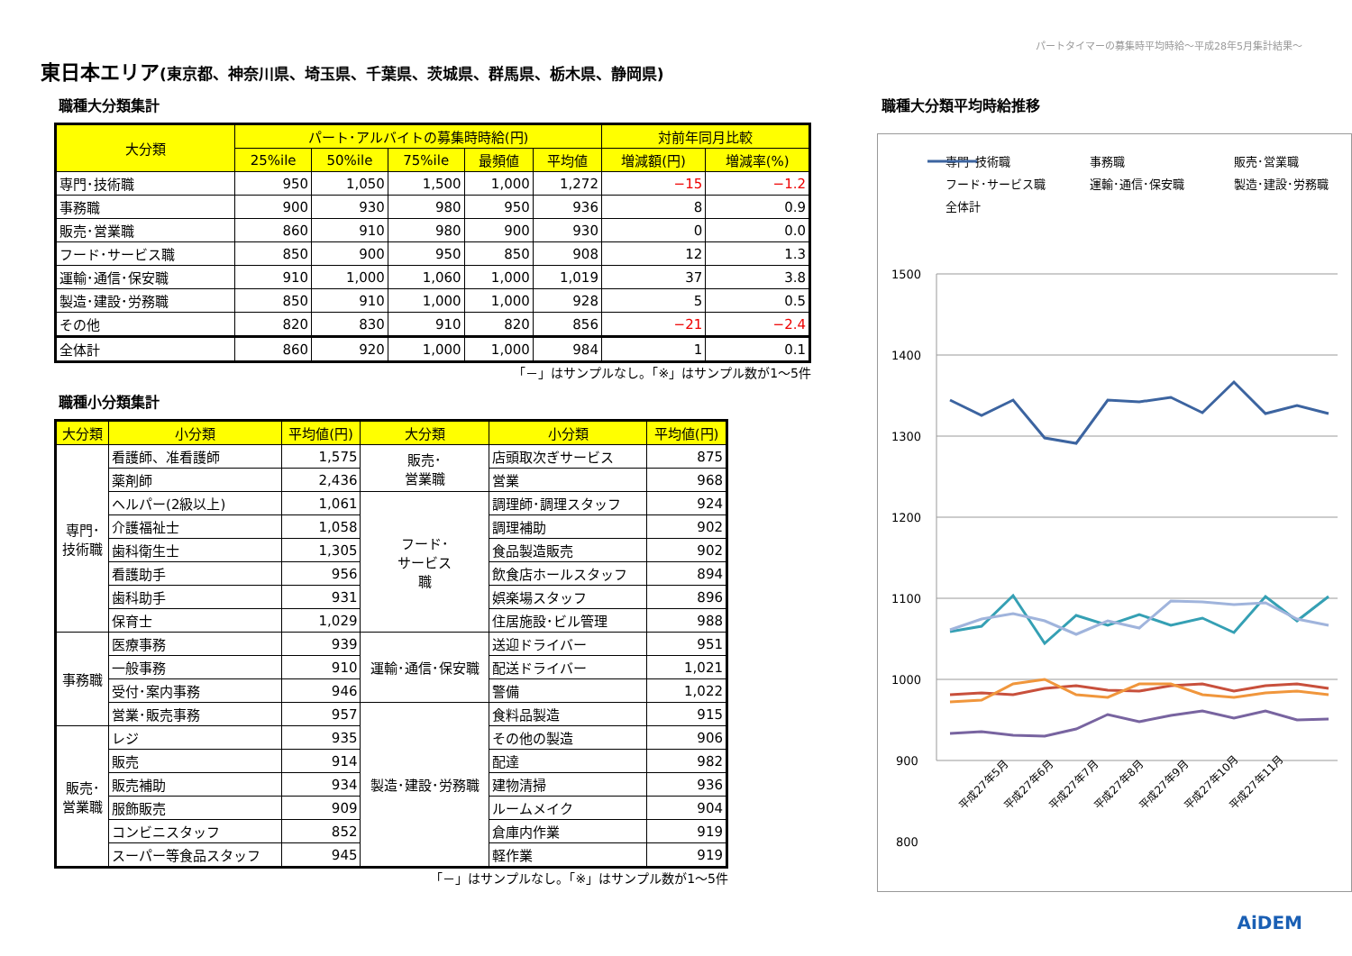パートタイマーの募集時平均時給～平成28年5月集計結果～
東日本エリア(東京都、神奈川県、埼玉県、千葉県、茨城県、群馬県、栃木県、静岡県)
職種大分類集計
| 大分類 | パート･アルバイトの募集時時給(円) | | | | | 対前年同月比較 | |
| --- | --- | --- | --- | --- | --- | --- | --- |
| | 25%ile | 50%ile | 75%ile | 最頻値 | 平均値 | 増減額(円) | 増減率(%) |
| 専門･技術職 | 950 | 1,050 | 1,500 | 1,000 | 1,272 | −15 | −1.2 |
| 事務職 | 900 | 930 | 980 | 950 | 936 | 8 | 0.9 |
| 販売･営業職 | 860 | 910 | 980 | 900 | 930 | 0 | 0.0 |
| フード･サービス職 | 850 | 900 | 950 | 850 | 908 | 12 | 1.3 |
| 運輸･通信･保安職 | 910 | 1,000 | 1,060 | 1,000 | 1,019 | 37 | 3.8 |
| 製造･建設･労務職 | 850 | 910 | 1,000 | 1,000 | 928 | 5 | 0.5 |
| その他 | 820 | 830 | 910 | 820 | 856 | −21 | −2.4 |
| 全体計 | 860 | 920 | 1,000 | 1,000 | 984 | 1 | 0.1 |
「－」はサンプルなし。「※」はサンプル数が1～5件
職種小分類集計
| 大分類 | 小分類 | 平均値(円) | 大分類 | 小分類 | 平均値(円) |
| --- | --- | --- | --- | --- | --- |
| 専門･ 技術職 | 看護師、准看護師 | 1,575 | 販売･ 営業職 | 店頭取次ぎサービス | 875 |
| | 薬剤師 | 2,436 | | 営業 | 968 |
| | ヘルパー(2級以上) | 1,061 | フード･ サービス 職 | 調理師･調理スタッフ | 924 |
| | 介護福祉士 | 1,058 | | 調理補助 | 902 |
| | 歯科衛生士 | 1,305 | | 食品製造販売 | 902 |
| | 看護助手 | 956 | | 飲食店ホールスタッフ | 894 |
| | 歯科助手 | 931 | | 娯楽場スタッフ | 896 |
| | 保育士 | 1,029 | | 住居施設･ビル管理 | 988 |
| 事務職 | 医療事務 | 939 | 運輸･通信･保安職 | 送迎ドライバー | 951 |
| | 一般事務 | 910 | | 配送ドライバー | 1,021 |
| | 受付･案内事務 | 946 | | 警備 | 1,022 |
| | 営業･販売事務 | 957 | 製造･建設･労務職 | 食料品製造 | 915 |
| 販売･ 営業職 | レジ | 935 | | その他の製造 | 906 |
| | 販売 | 914 | | 配達 | 982 |
| | 販売補助 | 934 | | 建物清掃 | 936 |
| | 服飾販売 | 909 | | ルームメイク | 904 |
| | コンビニスタッフ | 852 | | 倉庫内作業 | 919 |
| | スーパー等食品スタッフ | 945 | | 軽作業 | 919 |
「－」はサンプルなし。「※」はサンプル数が1～5件
職種大分類平均時給推移
専門･技術職
事務職
販売･営業職
フード･サービス職
運輸･通信･保安職
製造･建設･労務職
全体計
1500
1400
1300
1200
1100
1000
900
800
平成27年5月
平成27年6月
平成27年7月
平成27年8月
平成27年9月
平成27年10月
平成27年11月
AiDEM